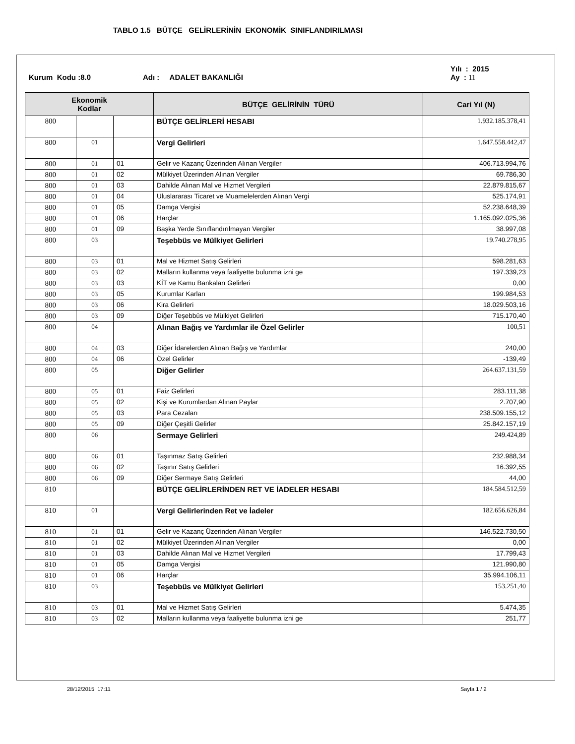TABLO 1.5 BÜTÇE GELİRLERİNİN EKONOMİK SINIFLANDIRILMASI
Kurum Kodu :8.0 Adı : ADALET BAKANLIĞI Yılı : 2015
Ay : 11
| Ekonomik Kodlar | | | BÜTÇE GELİRİNİN TÜRÜ | Cari Yıl (N) |
| --- | --- | --- | --- | --- |
| 800 | | | BÜTÇE GELİRLERİ HESABI | 1.932.185.378,41 |
| 800 | 01 | | Vergi Gelirleri | 1.647.558.442,47 |
| 800 | 01 | 01 | Gelir ve Kazanç Üzerinden Alınan Vergiler | 406.713.994,76 |
| 800 | 01 | 02 | Mülkiyet Üzerinden Alınan Vergiler | 69.786,30 |
| 800 | 01 | 03 | Dahilde Alınan Mal ve Hizmet Vergileri | 22.879.815,67 |
| 800 | 01 | 04 | Uluslararası Ticaret ve Muamelelerden Alınan Vergi | 525.174,91 |
| 800 | 01 | 05 | Damga Vergisi | 52.238.648,39 |
| 800 | 01 | 06 | Harçlar | 1.165.092.025,36 |
| 800 | 01 | 09 | Başka Yerde Sınıflandırılmayan Vergiler | 38.997,08 |
| 800 | 03 | | Teşebbüs ve Mülkiyet Gelirleri | 19.740.278,95 |
| 800 | 03 | 01 | Mal ve Hizmet Satış Gelirleri | 598.281,63 |
| 800 | 03 | 02 | Malların kullanma veya faaliyette bulunma izni ge | 197.339,23 |
| 800 | 03 | 03 | KİT ve Kamu Bankaları Gelirleri | 0,00 |
| 800 | 03 | 05 | Kurumlar Karları | 199.984,53 |
| 800 | 03 | 06 | Kira Gelirleri | 18.029.503,16 |
| 800 | 03 | 09 | Diğer Teşebbüs ve Mülkiyet Gelirleri | 715.170,40 |
| 800 | 04 | | Alınan Bağış ve Yardımlar ile Özel Gelirler | 100,51 |
| 800 | 04 | 03 | Diğer İdarelerden Alınan Bağış ve Yardımlar | 240,00 |
| 800 | 04 | 06 | Özel Gelirler | -139,49 |
| 800 | 05 | | Diğer Gelirler | 264.637.131,59 |
| 800 | 05 | 01 | Faiz Gelirleri | 283.111,38 |
| 800 | 05 | 02 | Kişi ve Kurumlardan Alınan Paylar | 2.707,90 |
| 800 | 05 | 03 | Para Cezaları | 238.509.155,12 |
| 800 | 05 | 09 | Diğer Çeşitli Gelirler | 25.842.157,19 |
| 800 | 06 | | Sermaye Gelirleri | 249.424,89 |
| 800 | 06 | 01 | Taşınmaz Satış Gelirleri | 232.988,34 |
| 800 | 06 | 02 | Taşınır Satış Gelirleri | 16.392,55 |
| 800 | 06 | 09 | Diğer Sermaye Satış Gelirleri | 44,00 |
| 810 | | | BÜTÇE GELİRLERİNDEN RET VE İADELER HESABI | 184.584.512,59 |
| 810 | 01 | | Vergi Gelirlerinden Ret ve İadeler | 182.656.626,84 |
| 810 | 01 | 01 | Gelir ve Kazanç Üzerinden Alınan Vergiler | 146.522.730,50 |
| 810 | 01 | 02 | Mülkiyet Üzerinden Alınan Vergiler | 0,00 |
| 810 | 01 | 03 | Dahilde Alınan Mal ve Hizmet Vergileri | 17.799,43 |
| 810 | 01 | 05 | Damga Vergisi | 121.990,80 |
| 810 | 01 | 06 | Harçlar | 35.994.106,11 |
| 810 | 03 | | Teşebbüs ve Mülkiyet Gelirleri | 153.251,40 |
| 810 | 03 | 01 | Mal ve Hizmet Satış Gelirleri | 5.474,35 |
| 810 | 03 | 02 | Malların kullanma veya faaliyette bulunma izni ge | 251,77 |
28/12/2015 17:11 Sayfa 1 / 2